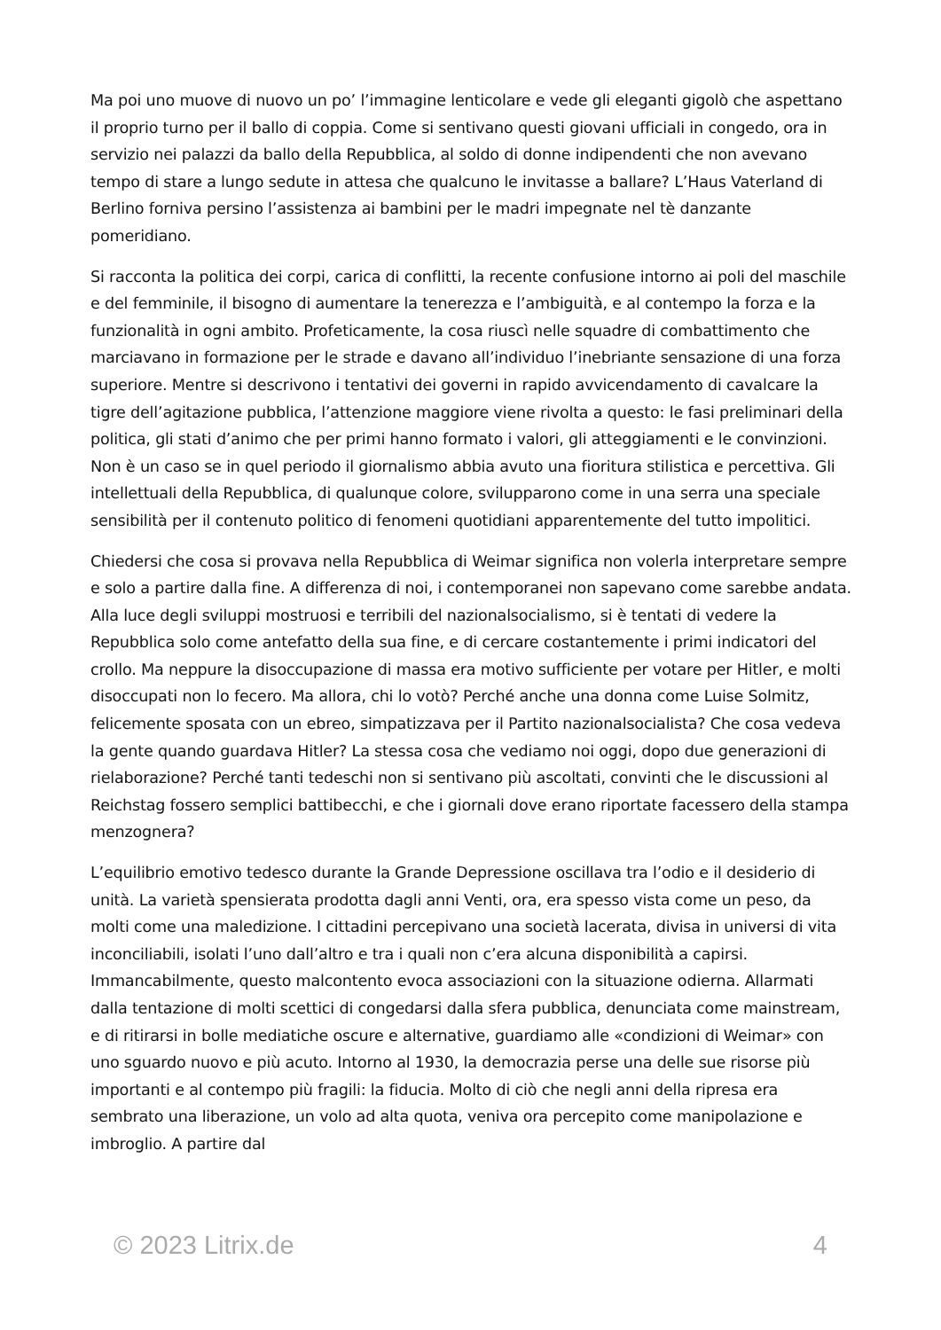Ma poi uno muove di nuovo un po’ l’immagine lenticolare e vede gli eleganti gigolò che aspettano il proprio turno per il ballo di coppia. Come si sentivano questi giovani ufficiali in congedo, ora in servizio nei palazzi da ballo della Repubblica, al soldo di donne indipendenti che non avevano tempo di stare a lungo sedute in attesa che qualcuno le invitasse a ballare? L’Haus Vaterland di Berlino forniva persino l’assistenza ai bambini per le madri impegnate nel tè danzante pomeridiano.
Si racconta la politica dei corpi, carica di conflitti, la recente confusione intorno ai poli del maschile e del femminile, il bisogno di aumentare la tenerezza e l’ambiguità, e al contempo la forza e la funzionalità in ogni ambito. Profeticamente, la cosa riuscì nelle squadre di combattimento che marciavano in formazione per le strade e davano all’individuo l’inebriante sensazione di una forza superiore. Mentre si descrivono i tentativi dei governi in rapido avvicendamento di cavalcare la tigre dell’agitazione pubblica, l’attenzione maggiore viene rivolta a questo: le fasi preliminari della politica, gli stati d’animo che per primi hanno formato i valori, gli atteggiamenti e le convinzioni. Non è un caso se in quel periodo il giornalismo abbia avuto una fioritura stilistica e percettiva. Gli intellettuali della Repubblica, di qualunque colore, svilupparono come in una serra una speciale sensibilità per il contenuto politico di fenomeni quotidiani apparentemente del tutto impolitici.
Chiedersi che cosa si provava nella Repubblica di Weimar significa non volerla interpretare sempre e solo a partire dalla fine. A differenza di noi, i contemporanei non sapevano come sarebbe andata. Alla luce degli sviluppi mostruosi e terribili del nazionalsocialismo, si è tentati di vedere la Repubblica solo come antefatto della sua fine, e di cercare costantemente i primi indicatori del crollo. Ma neppure la disoccupazione di massa era motivo sufficiente per votare per Hitler, e molti disoccupati non lo fecero. Ma allora, chi lo votò? Perché anche una donna come Luise Solmitz, felicemente sposata con un ebreo, simpatizzava per il Partito nazionalsocialista? Che cosa vedeva la gente quando guardava Hitler? La stessa cosa che vediamo noi oggi, dopo due generazioni di rielaborazione? Perché tanti tedeschi non si sentivano più ascoltati, convinti che le discussioni al Reichstag fossero semplici battibecchi, e che i giornali dove erano riportate facessero della stampa menzognera?
L’equilibrio emotivo tedesco durante la Grande Depressione oscillava tra l’odio e il desiderio di unità. La varietà spensierata prodotta dagli anni Venti, ora, era spesso vista come un peso, da molti come una maledizione. I cittadini percepivano una società lacerata, divisa in universi di vita inconciliabili, isolati l’uno dall’altro e tra i quali non c’era alcuna disponibilità a capirsi. Immancabilmente, questo malcontento evoca associazioni con la situazione odierna. Allarmati dalla tentazione di molti scettici di congedarsi dalla sfera pubblica, denunciata come mainstream, e di ritirarsi in bolle mediatiche oscure e alternative, guardiamo alle «condizioni di Weimar» con uno sguardo nuovo e più acuto. Intorno al 1930, la democrazia perse una delle sue risorse più importanti e al contempo più fragili: la fiducia. Molto di ciò che negli anni della ripresa era sembrato una liberazione, un volo ad alta quota, veniva ora percepito come manipolazione e imbroglio. A partire dal
© 2023 Litrix.de 4